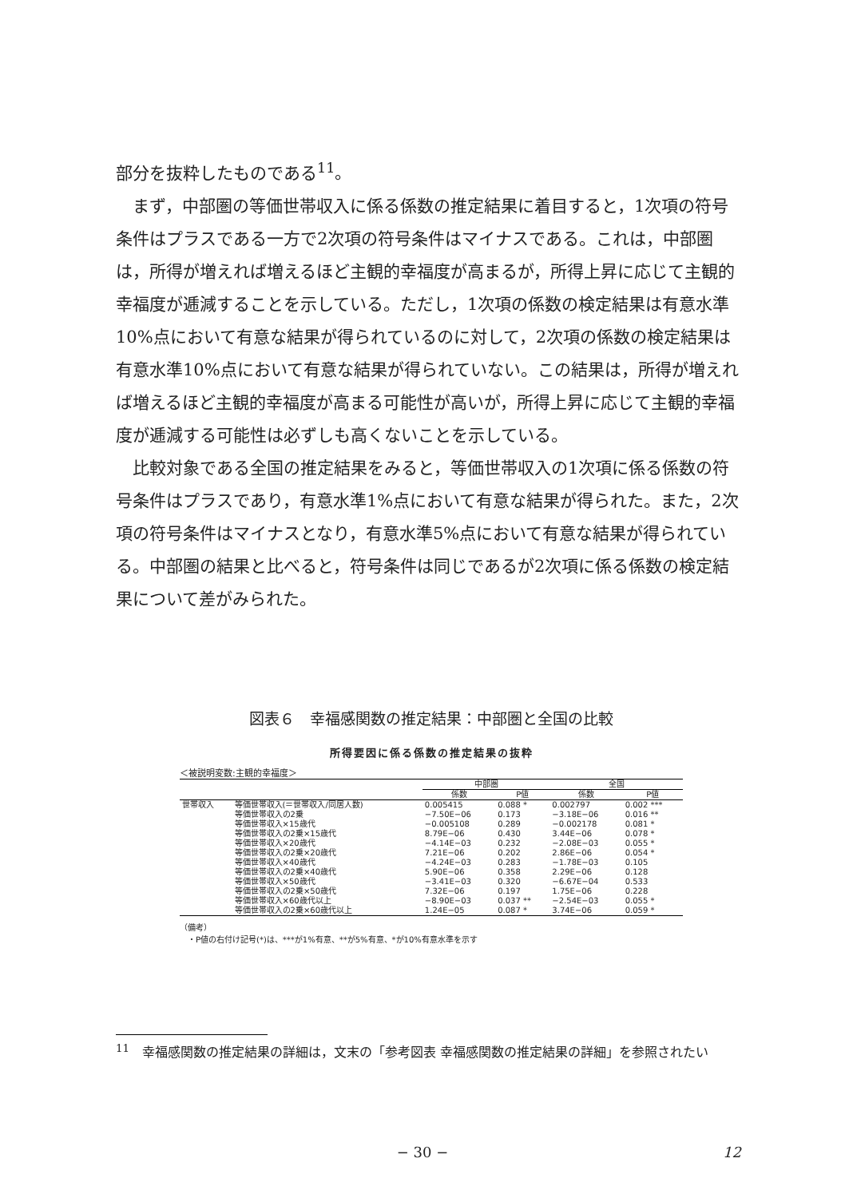部分を抜粋したものである<sup>11</sup>。
まず，中部圏の等価世帯収入に係る係数の推定結果に着目すると，1次項の符号条件はプラスである一方で2次項の符号条件はマイナスである。これは，中部圏は，所得が増えれば増えるほど主観的幸福度が高まるが，所得上昇に応じて主観的幸福度が逓減することを示している。ただし，1次項の係数の検定結果は有意水準10%点において有意な結果が得られているのに対して，2次項の係数の検定結果は有意水準10%点において有意な結果が得られていない。この結果は，所得が増えれば増えるほど主観的幸福度が高まる可能性が高いが，所得上昇に応じて主観的幸福度が逓減する可能性は必ずしも高くないことを示している。
比較対象である全国の推定結果をみると，等価世帯収入の1次項に係る係数の符号条件はプラスであり，有意水準1%点において有意な結果が得られた。また，2次項の符号条件はマイナスとなり，有意水準5%点において有意な結果が得られている。中部圏の結果と比べると，符号条件は同じであるが2次項に係る係数の検定結果について差がみられた。
図表６　幸福感関数の推定結果：中部圏と全国の比較
所得要因に係る係数の推定結果の抜粋
＜被説明変数:主観的幸福度＞
| | | 中部圏 | | 全国 | |
| --- | --- | --- | --- | --- | --- |
| | | 係数 | P値 | 係数 | P値 |
| 世帯収入 | 等価世帯収入(＝世帯収入/同居人数) | 0.005415 | 0.088 * | 0.002797 | 0.002 *** |
| | 等価世帯収入の2乗 | −7.50E−06 | 0.173 | −3.18E−06 | 0.016 ** |
| | 等価世帯収入×15歳代 | −0.005108 | 0.289 | −0.002178 | 0.081 * |
| | 等価世帯収入の2乗×15歳代 | 8.79E−06 | 0.430 | 3.44E−06 | 0.078 * |
| | 等価世帯収入×20歳代 | −4.14E−03 | 0.232 | −2.08E−03 | 0.055 * |
| | 等価世帯収入の2乗×20歳代 | 7.21E−06 | 0.202 | 2.86E−06 | 0.054 * |
| | 等価世帯収入×40歳代 | −4.24E−03 | 0.283 | −1.78E−03 | 0.105 |
| | 等価世帯収入の2乗×40歳代 | 5.90E−06 | 0.358 | 2.29E−06 | 0.128 |
| | 等価世帯収入×50歳代 | −3.41E−03 | 0.320 | −6.67E−04 | 0.533 |
| | 等価世帯収入の2乗×50歳代 | 7.32E−06 | 0.197 | 1.75E−06 | 0.228 |
| | 等価世帯収入×60歳代以上 | −8.90E−03 | 0.037 ** | −2.54E−03 | 0.055 * |
| | 等価世帯収入の2乗×60歳代以上 | 1.24E−05 | 0.087 * | 3.74E−06 | 0.059 * |
（備考）
　・P値の右付け記号(*)は、***が1%有意、**が5%有意、*が10%有意水準を示す
<sup>11</sup>　幸福感関数の推定結果の詳細は，文末の「参考図表 幸福感関数の推定結果の詳細」を参照されたい
− 30 − 12